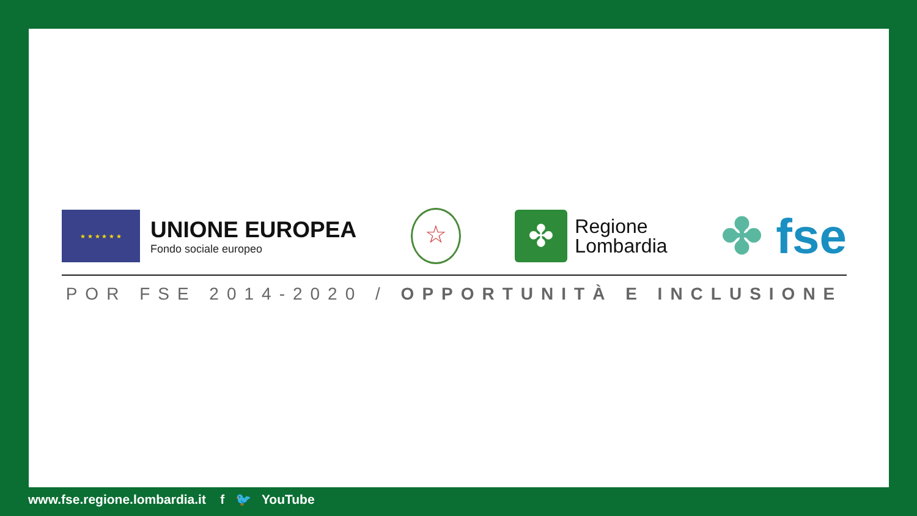★ ★ ★ ★ ★ ★
UNIONE EUROPEA
Fondo sociale europeo
☆
✤
Regione
Lombardia
✤ fse
POR FSE 2014-2020 / OPPORTUNITÀ E INCLUSIONE
www.fse.regione.lombardia.it f 🐦 YouTube